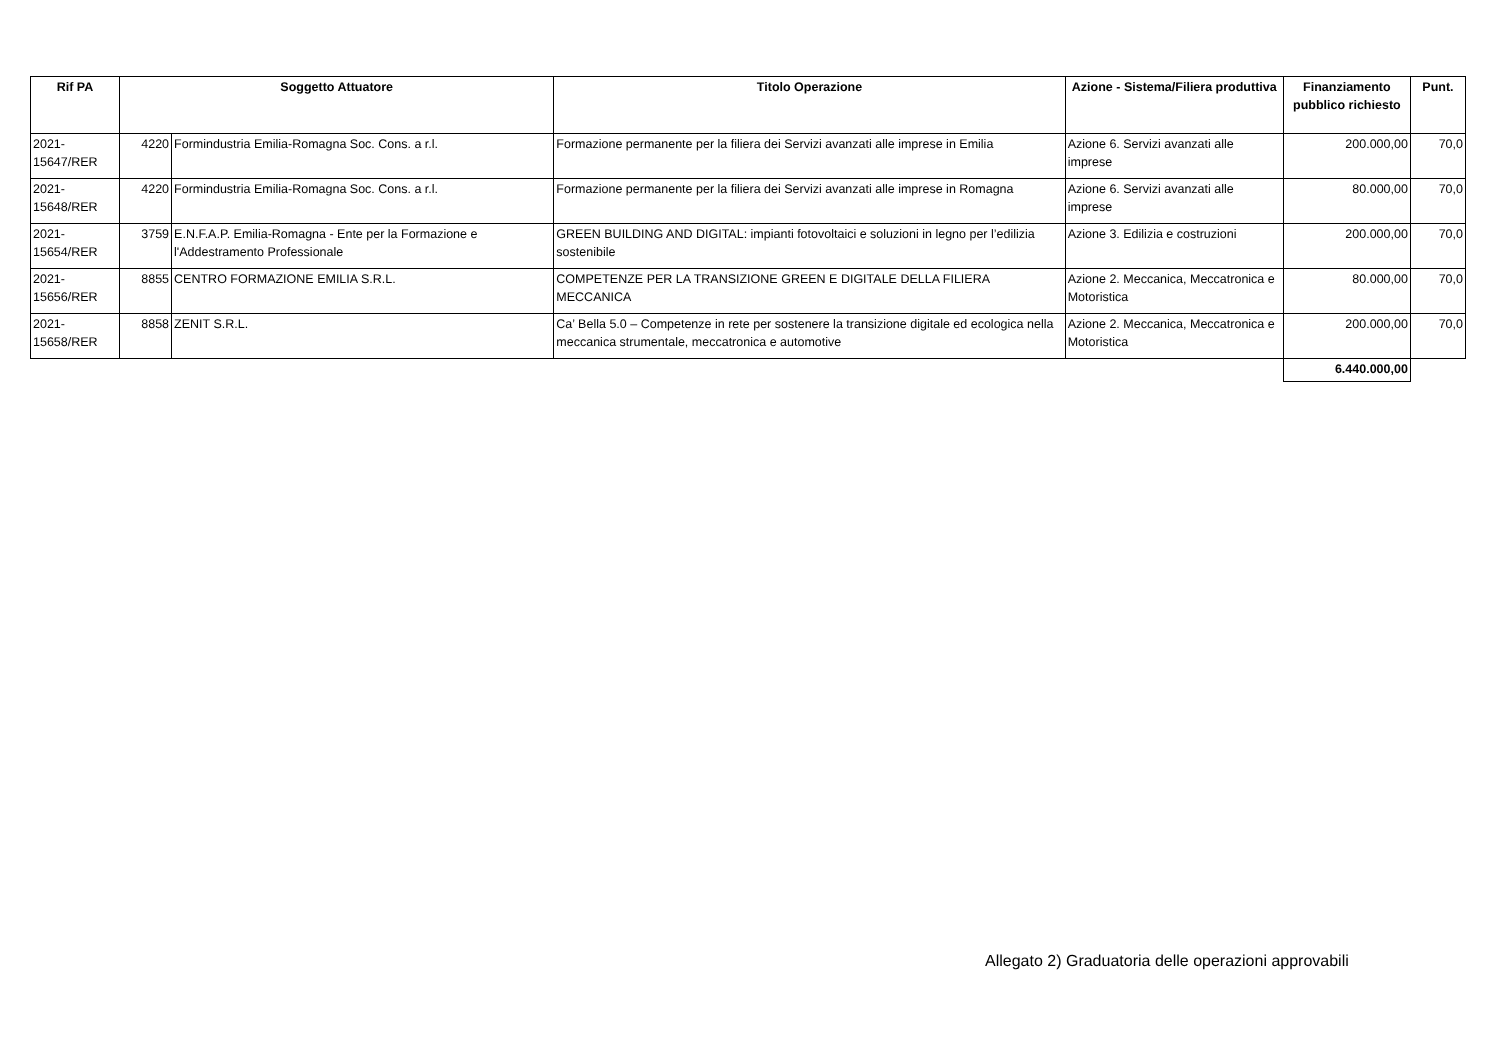| Rif PA | Soggetto Attuatore | | Titolo Operazione | Azione - Sistema/Filiera produttiva | Finanziamento pubblico richiesto | Punt. |
| --- | --- | --- | --- | --- | --- | --- |
| 2021-15647/RER | 4220 | Formindustria Emilia-Romagna Soc. Cons. a r.l. | Formazione permanente per la filiera dei Servizi avanzati alle imprese in Emilia | Azione 6. Servizi avanzati alle imprese | 200.000,00 | 70,0 |
| 2021-15648/RER | 4220 | Formindustria Emilia-Romagna Soc. Cons. a r.l. | Formazione permanente per la filiera dei Servizi avanzati alle imprese in Romagna | Azione 6. Servizi avanzati alle imprese | 80.000,00 | 70,0 |
| 2021-15654/RER | 3759 | E.N.F.A.P. Emilia-Romagna - Ente per la Formazione e l'Addestramento Professionale | GREEN BUILDING AND DIGITAL: impianti fotovoltaici e soluzioni in legno per l’edilizia sostenibile | Azione 3. Edilizia e costruzioni | 200.000,00 | 70,0 |
| 2021-15656/RER | 8855 | CENTRO FORMAZIONE EMILIA S.R.L. | COMPETENZE PER LA TRANSIZIONE GREEN E DIGITALE DELLA FILIERA MECCANICA | Azione 2. Meccanica, Meccatronica e Motoristica | 80.000,00 | 70,0 |
| 2021-15658/RER | 8858 | ZENIT S.R.L. | Ca’ Bella 5.0 – Competenze in rete per sostenere la transizione digitale ed ecologica nella meccanica strumentale, meccatronica e automotive | Azione 2. Meccanica, Meccatronica e Motoristica | 200.000,00 | 70,0 |
| | | | | | 6.440.000,00 | |
Allegato 2) Graduatoria delle operazioni approvabili